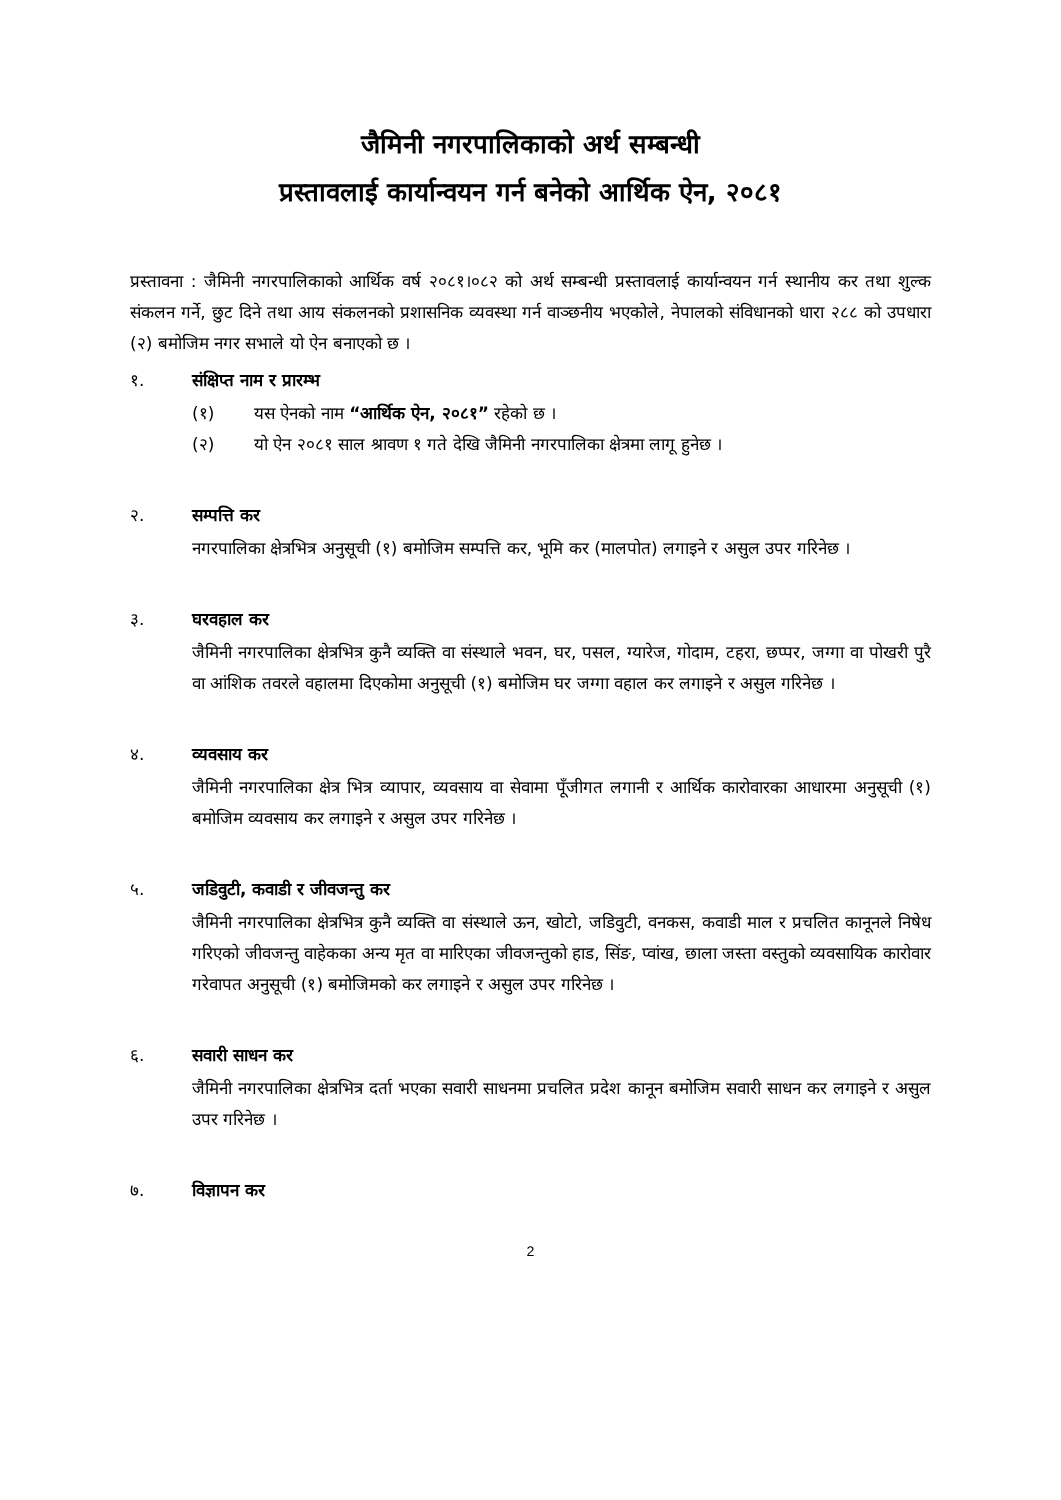जैमिनी नगरपालिकाको अर्थ सम्बन्धी
प्रस्तावलाई कार्यान्वयन गर्न बनेको आर्थिक ऐन, २०८१
प्रस्तावना : जैमिनी नगरपालिकाको आर्थिक वर्ष २०८१।०८२ को अर्थ सम्बन्धी प्रस्तावलाई कार्यान्वयन गर्न स्थानीय कर तथा शुल्क संकलन गर्ने, छुट दिने तथा आय संकलनको प्रशासनिक व्यवस्था गर्न वाञ्छनीय भएकोले, नेपालको संविधानको धारा २८८ को उपधारा (२) बमोजिम नगर सभाले यो ऐन बनाएको छ ।
१. संक्षिप्त नाम र प्रारम्भ
(१) यस ऐनको नाम “आर्थिक ऐन, २०८१” रहेको छ ।
(२) यो ऐन २०८१ साल श्रावण १ गते देखि जैमिनी नगरपालिका क्षेत्रमा लागू हुनेछ ।
२. सम्पत्ति कर
नगरपालिका क्षेत्रभित्र अनुसूची (१) बमोजिम सम्पत्ति कर, भूमि कर (मालपोत) लगाइने र असुल उपर गरिनेछ ।
३. घरवहाल कर
जैमिनी नगरपालिका क्षेत्रभित्र कुनै व्यक्ति वा संस्थाले भवन, घर, पसल, ग्यारेज, गोदाम, टहरा, छप्पर, जग्गा वा पोखरी पुरै वा आंशिक तवरले वहालमा दिएकोमा अनुसूची (१) बमोजिम घर जग्गा वहाल कर लगाइने र असुल गरिनेछ ।
४. व्यवसाय कर
जैमिनी नगरपालिका क्षेत्र भित्र व्यापार, व्यवसाय वा सेवामा पूँजीगत लगानी र आर्थिक कारोवारका आधारमा अनुसूची (१) बमोजिम व्यवसाय कर लगाइने र असुल उपर गरिनेछ ।
५. जडिवुटी, कवाडी र जीवजन्तु कर
जैमिनी नगरपालिका क्षेत्रभित्र कुनै व्यक्ति वा संस्थाले ऊन, खोटो, जडिवुटी, वनकस, कवाडी माल र प्रचलित कानूनले निषेध गरिएको जीवजन्तु वाहेकका अन्य मृत वा मारिएका जीवजन्तुको हाड, सिंङ, प्वांख, छाला जस्ता वस्तुको व्यवसायिक कारोवार गरेवापत अनुसूची (१) बमोजिमको कर लगाइने र असुल उपर गरिनेछ ।
६. सवारी साधन कर
जैमिनी नगरपालिका क्षेत्रभित्र दर्ता भएका सवारी साधनमा प्रचलित प्रदेश कानून बमोजिम सवारी साधन कर लगाइने र असुल उपर गरिनेछ ।
७. विज्ञापन कर
2